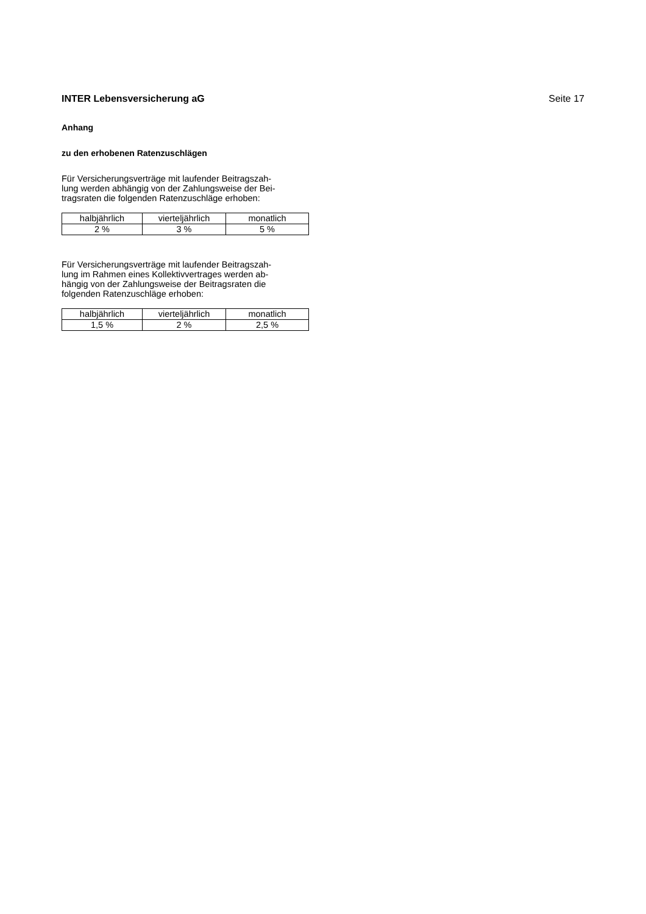INTER Lebensversicherung aG Seite 17
Anhang
zu den erhobenen Ratenzuschlägen
Für Versicherungsverträge mit laufender Beitragszah-
lung werden abhängig von der Zahlungsweise der Bei-
tragsraten die folgenden Ratenzuschläge erhoben:
| halbjährlich | vierteljährlich | monatlich |
| 2 % | 3 % | 5 % |
Für Versicherungsverträge mit laufender Beitragszah-
lung im Rahmen eines Kollektivvertrages werden ab-
hängig von der Zahlungsweise der Beitragsraten die
folgenden Ratenzuschläge erhoben:
| halbjährlich | vierteljährlich | monatlich |
| 1,5 % | 2 % | 2,5 % |